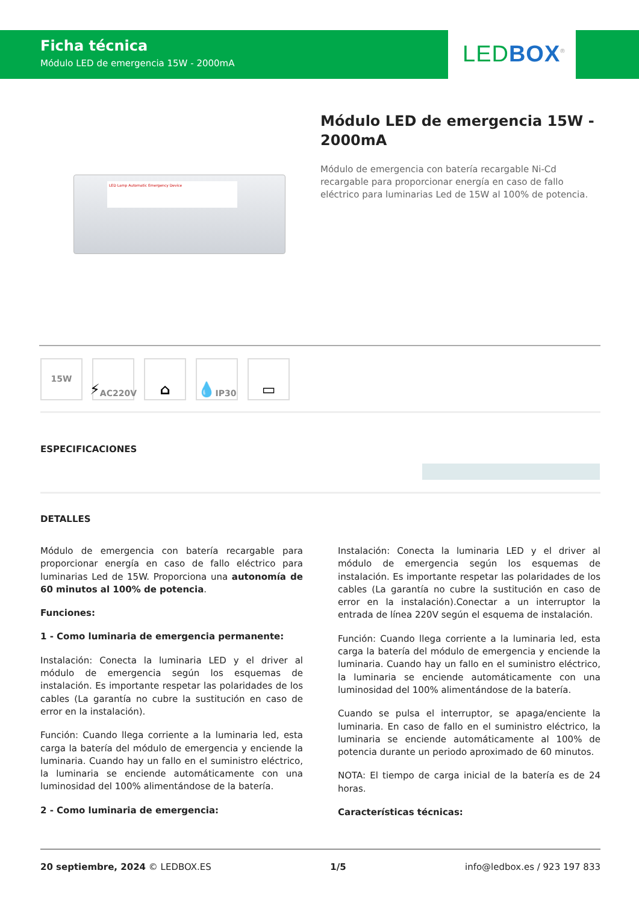Ficha técnica
Módulo LED de emergencia 15W - 2000mA
LED BOX<sup>®</sup>
LED Lamp Automatic Emergency Device
Módulo LED de emergencia 15W - 2000mA
Módulo de emergencia con batería recargable Ni-Cd recargable para proporcionar energía en caso de fallo eléctrico para luminarias Led de 15W al 100% de potencia.
15W
⚡ AC220V
⌂ 💧 IP30
▭
ESPECIFICACIONES
DETALLES
Módulo de emergencia con batería recargable para proporcionar energía en caso de fallo eléctrico para luminarias Led de 15W. Proporciona una autonomía de 60 minutos al 100% de potencia.
Funciones:
1 - Como luminaria de emergencia permanente:
Instalación: Conecta la luminaria LED y el driver al módulo de emergencia según los esquemas de instalación. Es importante respetar las polaridades de los cables (La garantía no cubre la sustitución en caso de error en la instalación).
Función: Cuando llega corriente a la luminaria led, esta carga la batería del módulo de emergencia y enciende la luminaria. Cuando hay un fallo en el suministro eléctrico, la luminaria se enciende automáticamente con una luminosidad del 100% alimentándose de la batería.
2 - Como luminaria de emergencia:
Instalación: Conecta la luminaria LED y el driver al módulo de emergencia según los esquemas de instalación. Es importante respetar las polaridades de los cables (La garantía no cubre la sustitución en caso de error en la instalación).Conectar a un interruptor la entrada de línea 220V según el esquema de instalación.
Función: Cuando llega corriente a la luminaria led, esta carga la batería del módulo de emergencia y enciende la luminaria. Cuando hay un fallo en el suministro eléctrico, la luminaria se enciende automáticamente con una luminosidad del 100% alimentándose de la batería.
Cuando se pulsa el interruptor, se apaga/enciente la luminaria. En caso de fallo en el suministro eléctrico, la luminaria se enciende automáticamente al 100% de potencia durante un periodo aproximado de 60 minutos.
NOTA: El tiempo de carga inicial de la batería es de 24 horas.
Características técnicas:
20 septiembre, 2024 © LEDBOX.ES 1/5 info@ledbox.es / 923 197 833